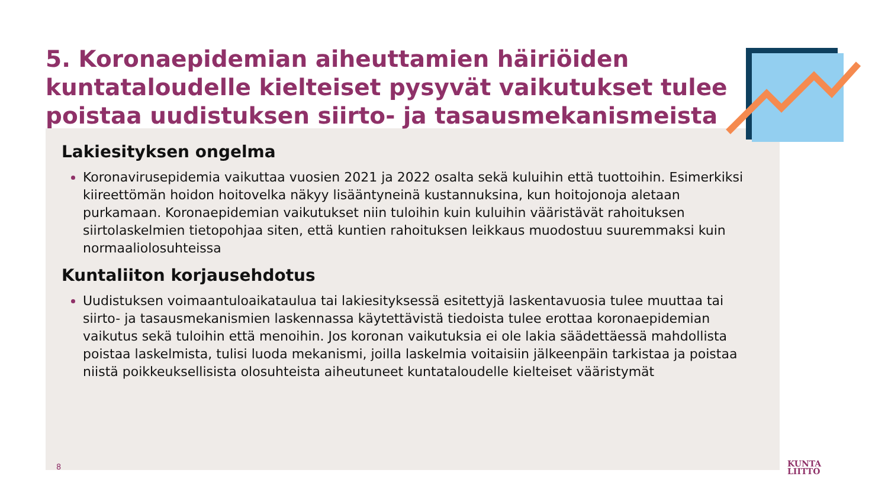5. Koronaepidemian aiheuttamien häiriöiden kuntataloudelle kielteiset pysyvät vaikutukset tulee poistaa uudistuksen siirto- ja tasausmekanismeista
Lakiesityksen ongelma
Koronavirusepidemia vaikuttaa vuosien 2021 ja 2022 osalta sekä kuluihin että tuottoihin. Esimerkiksi kiireettömän hoidon hoitovelka näkyy lisääntyneinä kustannuksina, kun hoitojonoja aletaan purkamaan. Koronaepidemian vaikutukset niin tuloihin kuin kuluihin vääristävät rahoituksen siirtolaskelmien tietopohjaa siten, että kuntien rahoituksen leikkaus muodostuu suuremmaksi kuin normaaliolosuhteissa
Kuntaliiton korjausehdotus
Uudistuksen voimaantuloaikataulua tai lakiesityksessä esitettyjä laskentavuosia tulee muuttaa tai siirto- ja tasausmekanismien laskennassa käytettävistä tiedoista tulee erottaa koronaepidemian vaikutus sekä tuloihin että menoihin. Jos koronan vaikutuksia ei ole lakia säädettäessä mahdollista poistaa laskelmista, tulisi luoda mekanismi, joilla laskelmia voitaisiin jälkeenpäin tarkistaa ja poistaa niistä poikkeuksellisista olosuhteista aiheutuneet kuntataloudelle kielteiset vääristymät
8
KUNTA
LIITTO